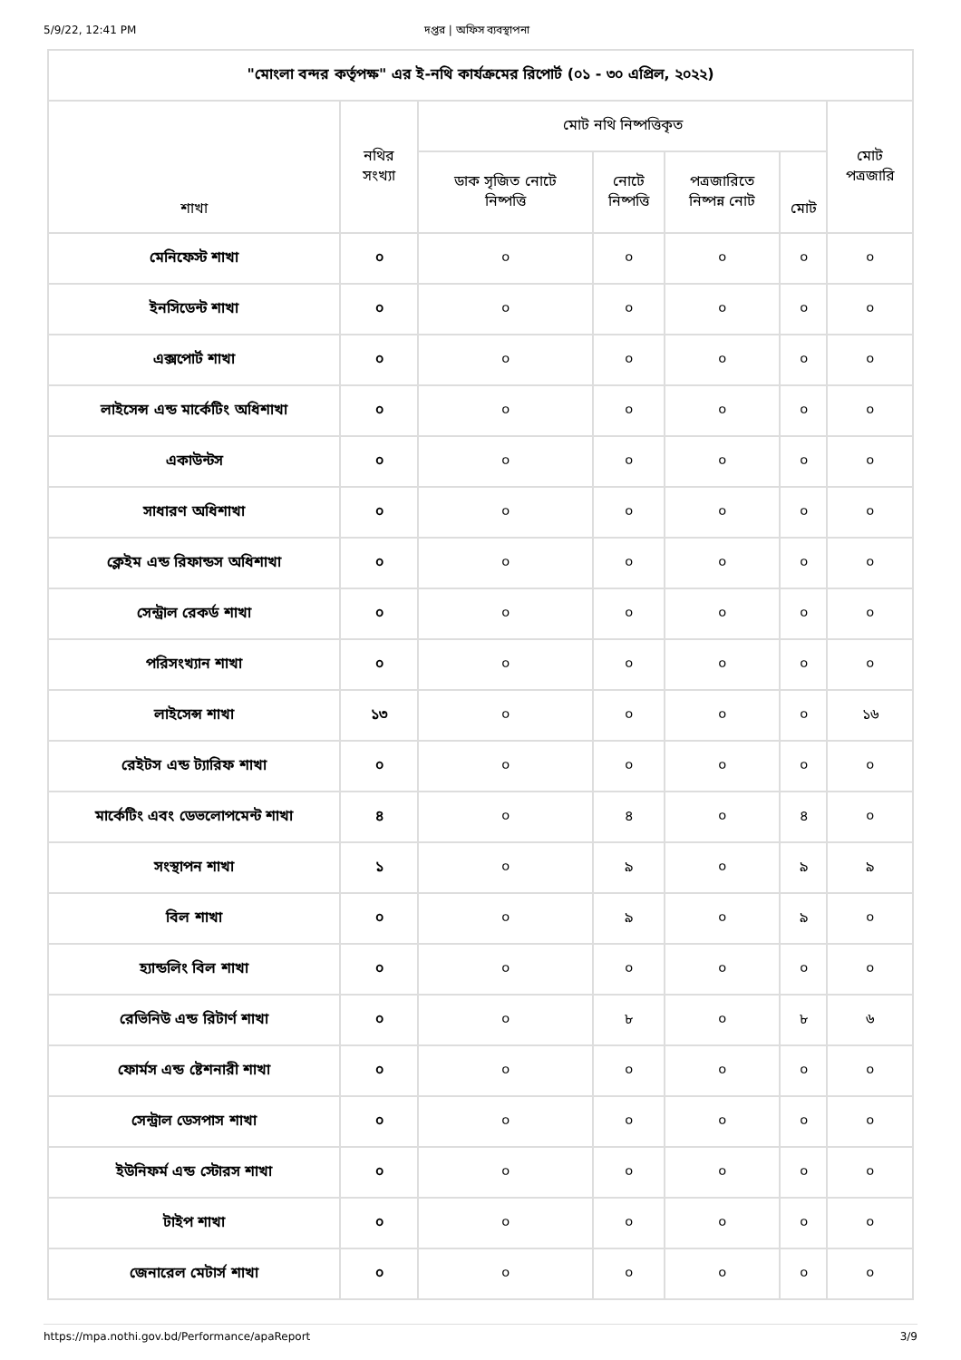5/9/22, 12:41 PM দপ্তর | অফিস ব্যবস্থাপনা
| "মোংলা বন্দর কর্তৃপক্ষ" এর ই-নথি কার্যক্রমের রিপোর্ট (০১ - ৩০ এপ্রিল, ২০২২) | | | | | | |
| --- | --- | --- | --- | --- | --- | --- |
| শাখা | নথির সংখ্যা | মোট নথি নিষ্পত্তিকৃত | | | | মোট পত্রজারি |
| | | ডাক সৃজিত নোটে নিষ্পত্তি | নোটে নিষ্পত্তি | পত্রজারিতে নিষ্পন্ন নোট | মোট | |
| মেনিফেস্ট শাখা | ০ | ০ | ০ | ০ | ০ | ০ |
| ইনসিডেন্ট শাখা | ০ | ০ | ০ | ০ | ০ | ০ |
| এক্সপোর্ট শাখা | ০ | ০ | ০ | ০ | ০ | ০ |
| লাইসেন্স এন্ড মার্কেটিং অধিশাখা | ০ | ০ | ০ | ০ | ০ | ০ |
| একাউন্টস | ০ | ০ | ০ | ০ | ০ | ০ |
| সাধারণ অধিশাখা | ০ | ০ | ০ | ০ | ০ | ০ |
| ক্লেইম এন্ড রিফান্ডস অধিশাখা | ০ | ০ | ০ | ০ | ০ | ০ |
| সেন্ট্রাল রেকর্ড শাখা | ০ | ০ | ০ | ০ | ০ | ০ |
| পরিসংখ্যান শাখা | ০ | ০ | ০ | ০ | ০ | ০ |
| লাইসেন্স শাখা | ১৩ | ০ | ০ | ০ | ০ | ১৬ |
| রেইটস এন্ড ট্যারিফ শাখা | ০ | ০ | ০ | ০ | ০ | ০ |
| মার্কেটিং এবং ডেভলোপমেন্ট শাখা | ৪ | ০ | ৪ | ০ | ৪ | ০ |
| সংস্থাপন শাখা | ১ | ০ | ৯ | ০ | ৯ | ৯ |
| বিল শাখা | ০ | ০ | ৯ | ০ | ৯ | ০ |
| হ্যান্ডলিং বিল শাখা | ০ | ০ | ০ | ০ | ০ | ০ |
| রেভিনিউ এন্ড রিটার্ণ শাখা | ০ | ০ | ৮ | ০ | ৮ | ৬ |
| ফোর্মস এন্ড ষ্টেশনারী শাখা | ০ | ০ | ০ | ০ | ০ | ০ |
| সেন্ট্রাল ডেসপাস শাখা | ০ | ০ | ০ | ০ | ০ | ০ |
| ইউনিফর্ম এন্ড স্টোরস শাখা | ০ | ০ | ০ | ০ | ০ | ০ |
| টাইপ শাখা | ০ | ০ | ০ | ০ | ০ | ০ |
| জেনারেল মেটার্স শাখা | ০ | ০ | ০ | ০ | ০ | ০ |
https://mpa.nothi.gov.bd/Performance/apaReport 3/9